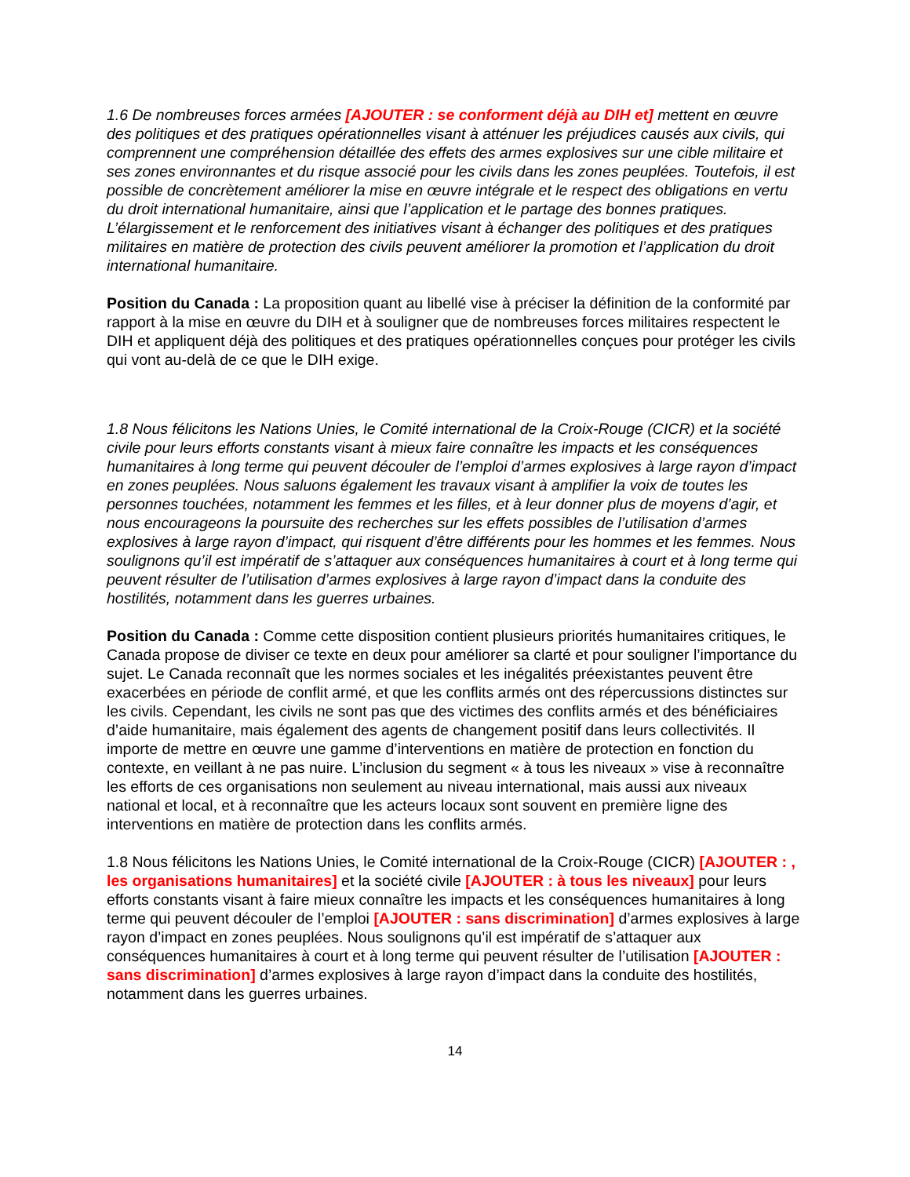1.6 De nombreuses forces armées [AJOUTER : se conforment déjà au DIH et] mettent en œuvre des politiques et des pratiques opérationnelles visant à atténuer les préjudices causés aux civils, qui comprennent une compréhension détaillée des effets des armes explosives sur une cible militaire et ses zones environnantes et du risque associé pour les civils dans les zones peuplées. Toutefois, il est possible de concrètement améliorer la mise en œuvre intégrale et le respect des obligations en vertu du droit international humanitaire, ainsi que l’application et le partage des bonnes pratiques. L’élargissement et le renforcement des initiatives visant à échanger des politiques et des pratiques militaires en matière de protection des civils peuvent améliorer la promotion et l’application du droit international humanitaire.
Position du Canada : La proposition quant au libellé vise à préciser la définition de la conformité par rapport à la mise en œuvre du DIH et à souligner que de nombreuses forces militaires respectent le DIH et appliquent déjà des politiques et des pratiques opérationnelles conçues pour protéger les civils qui vont au-delà de ce que le DIH exige.
1.8 Nous félicitons les Nations Unies, le Comité international de la Croix-Rouge (CICR) et la société civile pour leurs efforts constants visant à mieux faire connaître les impacts et les conséquences humanitaires à long terme qui peuvent découler de l’emploi d’armes explosives à large rayon d’impact en zones peuplées. Nous saluons également les travaux visant à amplifier la voix de toutes les personnes touchées, notamment les femmes et les filles, et à leur donner plus de moyens d’agir, et nous encourageons la poursuite des recherches sur les effets possibles de l’utilisation d’armes explosives à large rayon d’impact, qui risquent d’être différents pour les hommes et les femmes. Nous soulignons qu’il est impératif de s’attaquer aux conséquences humanitaires à court et à long terme qui peuvent résulter de l’utilisation d’armes explosives à large rayon d’impact dans la conduite des hostilités, notamment dans les guerres urbaines.
Position du Canada : Comme cette disposition contient plusieurs priorités humanitaires critiques, le Canada propose de diviser ce texte en deux pour améliorer sa clarté et pour souligner l’importance du sujet. Le Canada reconnaît que les normes sociales et les inégalités préexistantes peuvent être exacerbées en période de conflit armé, et que les conflits armés ont des répercussions distinctes sur les civils. Cependant, les civils ne sont pas que des victimes des conflits armés et des bénéficiaires d’aide humanitaire, mais également des agents de changement positif dans leurs collectivités. Il importe de mettre en œuvre une gamme d’interventions en matière de protection en fonction du contexte, en veillant à ne pas nuire. L’inclusion du segment « à tous les niveaux » vise à reconnaître les efforts de ces organisations non seulement au niveau international, mais aussi aux niveaux national et local, et à reconnaître que les acteurs locaux sont souvent en première ligne des interventions en matière de protection dans les conflits armés.
1.8 Nous félicitons les Nations Unies, le Comité international de la Croix-Rouge (CICR) [AJOUTER : , les organisations humanitaires] et la société civile [AJOUTER : à tous les niveaux] pour leurs efforts constants visant à faire mieux connaître les impacts et les conséquences humanitaires à long terme qui peuvent découler de l’emploi [AJOUTER : sans discrimination] d’armes explosives à large rayon d’impact en zones peuplées. Nous soulignons qu’il est impératif de s’attaquer aux conséquences humanitaires à court et à long terme qui peuvent résulter de l’utilisation [AJOUTER : sans discrimination] d’armes explosives à large rayon d’impact dans la conduite des hostilités, notamment dans les guerres urbaines.
14